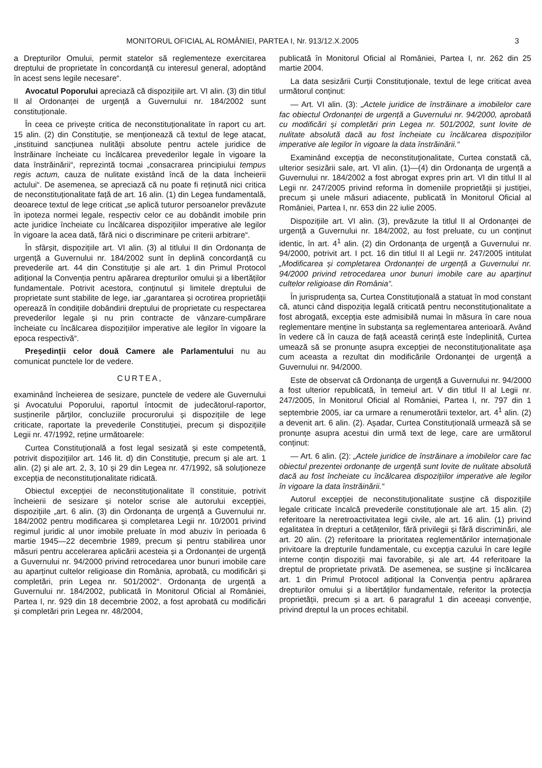MONITORUL OFICIAL AL ROMÂNIEI, PARTEA I, Nr. 913/12.X.2005 3
a Drepturilor Omului, permit statelor să reglementeze exercitarea dreptului de proprietate în concordanță cu interesul general, adoptând în acest sens legile necesare“.
Avocatul Poporului apreciază că dispozițiile art. VI alin. (3) din titlul II al Ordonanței de urgență a Guvernului nr. 184/2002 sunt constituționale.
În ceea ce privește critica de neconstituționalitate în raport cu art. 15 alin. (2) din Constituție, se menționează că textul de lege atacat, „instituind sancțiunea nulității absolute pentru actele juridice de înstrăinare încheiate cu încălcarea prevederilor legale în vigoare la data înstrăinării“, reprezintă tocmai „consacrarea principiului tempus regis actum, cauza de nulitate existând încă de la data încheierii actului“. De asemenea, se apreciază că nu poate fi reținută nici critica de neconstituționalitate față de art. 16 alin. (1) din Legea fundamentală, deoarece textul de lege criticat „se aplică tuturor persoanelor prevăzute în ipoteza normei legale, respectiv celor ce au dobândit imobile prin acte juridice încheiate cu încălcarea dispozițiilor imperative ale legilor în vigoare la acea dată, fără nici o discriminare pe criterii arbitrare“.
În sfârșit, dispozițiile art. VI alin. (3) al titlului II din Ordonanța de urgență a Guvernului nr. 184/2002 sunt în deplină concordanță cu prevederile art. 44 din Constituție și ale art. 1 din Primul Protocol adițional la Convenția pentru apărarea drepturilor omului și a libertăților fundamentale. Potrivit acestora, conținutul și limitele dreptului de proprietate sunt stabilite de lege, iar „garantarea și ocrotirea proprietății operează în condițiile dobândirii dreptului de proprietate cu respectarea prevederilor legale și nu prin contracte de vânzare-cumpărare încheiate cu încălcarea dispozițiilor imperative ale legilor în vigoare la epoca respectivă“.
Președinții celor două Camere ale Parlamentului nu au comunicat punctele lor de vedere.
CURTEA,
examinând încheierea de sesizare, punctele de vedere ale Guvernului și Avocatului Poporului, raportul întocmit de judecătorul-raportor, susținerile părților, concluziile procurorului și dispozițiile de lege criticate, raportate la prevederile Constituției, precum și dispozițiile Legii nr. 47/1992, reține următoarele:
Curtea Constituțională a fost legal sesizată și este competentă, potrivit dispozițiilor art. 146 lit. d) din Constituție, precum și ale art. 1 alin. (2) și ale art. 2, 3, 10 și 29 din Legea nr. 47/1992, să soluționeze excepția de neconstituționalitate ridicată.
Obiectul excepției de neconstituționalitate îl constituie, potrivit încheierii de sesizare și notelor scrise ale autorului excepției, dispozițiile „art. 6 alin. (3) din Ordonanța de urgență a Guvernului nr. 184/2002 pentru modificarea și completarea Legii nr. 10/2001 privind regimul juridic al unor imobile preluate în mod abuziv în perioada 6 martie 1945—22 decembrie 1989, precum și pentru stabilirea unor măsuri pentru accelerarea aplicării acesteia și a Ordonanței de urgență a Guvernului nr. 94/2000 privind retrocedarea unor bunuri imobile care au aparținut cultelor religioase din România, aprobată, cu modificări și completări, prin Legea nr. 501/2002“. Ordonanța de urgență a Guvernului nr. 184/2002, publicată în Monitorul Oficial al României, Partea I, nr. 929 din 18 decembrie 2002, a fost aprobată cu modificări și completări prin Legea nr. 48/2004,
publicată în Monitorul Oficial al României, Partea I, nr. 262 din 25 martie 2004.
La data sesizării Curții Constituționale, textul de lege criticat avea următorul conținut:
— Art. VI alin. (3): „Actele juridice de înstrăinare a imobilelor care fac obiectul Ordonanței de urgență a Guvernului nr. 94/2000, aprobată cu modificări și completări prin Legea nr. 501/2002, sunt lovite de nulitate absolută dacă au fost încheiate cu încălcarea dispozițiilor imperative ale legilor în vigoare la data înstrăinării.“
Examinând excepția de neconstituționalitate, Curtea constată că, ulterior sesizării sale, art. VI alin. (1)—(4) din Ordonanța de urgență a Guvernului nr. 184/2002 a fost abrogat expres prin art. VI din titlul II al Legii nr. 247/2005 privind reforma în domeniile proprietății și justiției, precum și unele măsuri adiacente, publicată în Monitorul Oficial al României, Partea I, nr. 653 din 22 iulie 2005.
Dispozițiile art. VI alin. (3), prevăzute la titlul II al Ordonanței de urgență a Guvernului nr. 184/2002, au fost preluate, cu un conținut identic, în art. 4<sup>1</sup> alin. (2) din Ordonanța de urgență a Guvernului nr. 94/2000, potrivit art. I pct. 16 din titlul II al Legii nr. 247/2005 intitulat „Modificarea și completarea Ordonanței de urgență a Guvernului nr. 94/2000 privind retrocedarea unor bunuri imobile care au aparținut cultelor religioase din România“.
În jurisprudența sa, Curtea Constituțională a statuat în mod constant că, atunci când dispoziția legală criticată pentru neconstituționalitate a fost abrogată, excepția este admisibilă numai în măsura în care noua reglementare menține în substanța sa reglementarea anterioară. Având în vedere că în cauza de față această cerință este îndeplinită, Curtea umează să se pronunțe asupra excepției de neconstituționalitate așa cum aceasta a rezultat din modificările Ordonanței de urgență a Guvernului nr. 94/2000.
Este de observat că Ordonanța de urgență a Guvernului nr. 94/2000 a fost ulterior republicată, în temeiul art. V din titlul II al Legii nr. 247/2005, în Monitorul Oficial al României, Partea I, nr. 797 din 1 septembrie 2005, iar ca urmare a renumerotării textelor, art. 4<sup>1</sup> alin. (2) a devenit art. 6 alin. (2). Așadar, Curtea Constituțională urmează să se pronunțe asupra acestui din urmă text de lege, care are următorul conținut:
— Art. 6 alin. (2): „Actele juridice de înstrăinare a imobilelor care fac obiectul prezentei ordonanțe de urgență sunt lovite de nulitate absolută dacă au fost încheiate cu încălcarea dispozițiilor imperative ale legilor în vigoare la data înstrăinării.“
Autorul excepției de neconstituționalitate susține că dispozițiile legale criticate încalcă prevederile constituționale ale art. 15 alin. (2) referitoare la neretroactivitatea legii civile, ale art. 16 alin. (1) privind egalitatea în drepturi a cetățenilor, fără privilegii și fără discriminări, ale art. 20 alin. (2) referitoare la prioritatea reglementărilor internaționale privitoare la drepturile fundamentale, cu excepția cazului în care legile interne conțin dispoziții mai favorabile, și ale art. 44 referitoare la dreptul de proprietate privată. De asemenea, se susține și încălcarea art. 1 din Primul Protocol adițional la Convenția pentru apărarea drepturilor omului și a libertăților fundamentale, referitor la protecția proprietății, precum și a art. 6 paragraful 1 din aceeași convenție, privind dreptul la un proces echitabil.